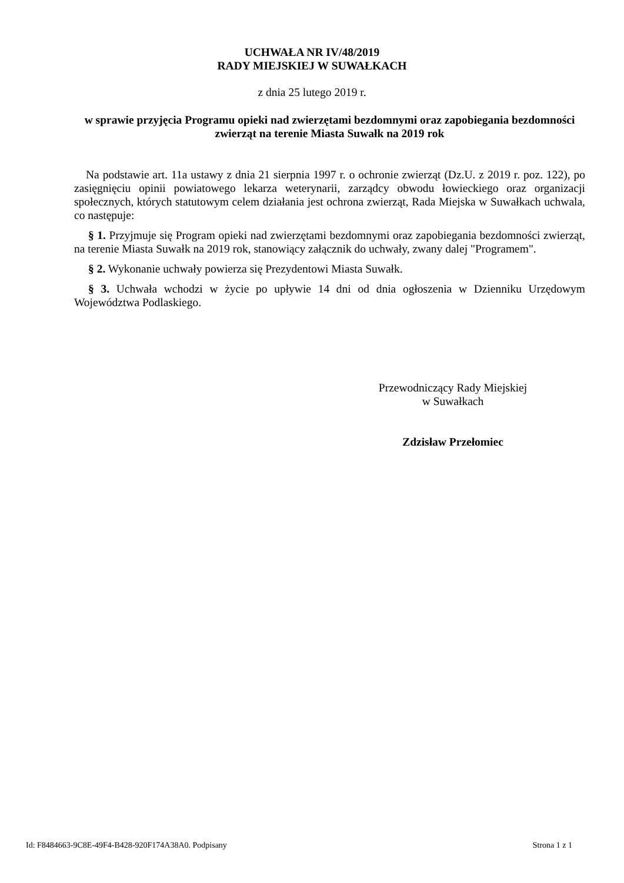UCHWAŁA NR IV/48/2019
RADY MIEJSKIEJ W SUWAŁKACH
z dnia 25 lutego 2019 r.
w sprawie przyjęcia Programu opieki nad zwierzętami bezdomnymi oraz zapobiegania bezdomności zwierząt na terenie Miasta Suwałk na 2019 rok
Na podstawie art. 11a ustawy z dnia 21 sierpnia 1997 r. o ochronie zwierząt (Dz.U. z 2019 r. poz. 122), po zasięgnięciu opinii powiatowego lekarza weterynarii, zarządcy obwodu łowieckiego oraz organizacji społecznych, których statutowym celem działania jest ochrona zwierząt, Rada Miejska w Suwałkach uchwala, co następuje:
§ 1. Przyjmuje się Program opieki nad zwierzętami bezdomnymi oraz zapobiegania bezdomności zwierząt, na terenie Miasta Suwałk na 2019 rok, stanowiący załącznik do uchwały, zwany dalej "Programem".
§ 2. Wykonanie uchwały powierza się Prezydentowi Miasta Suwałk.
§ 3. Uchwała wchodzi w życie po upływie 14 dni od dnia ogłoszenia w Dzienniku Urzędowym Województwa Podlaskiego.
Przewodniczący Rady Miejskiej
w Suwałkach
Zdzisław Przełomiec
Id: F8484663-9C8E-49F4-B428-920F174A38A0. Podpisany Strona 1 z 1